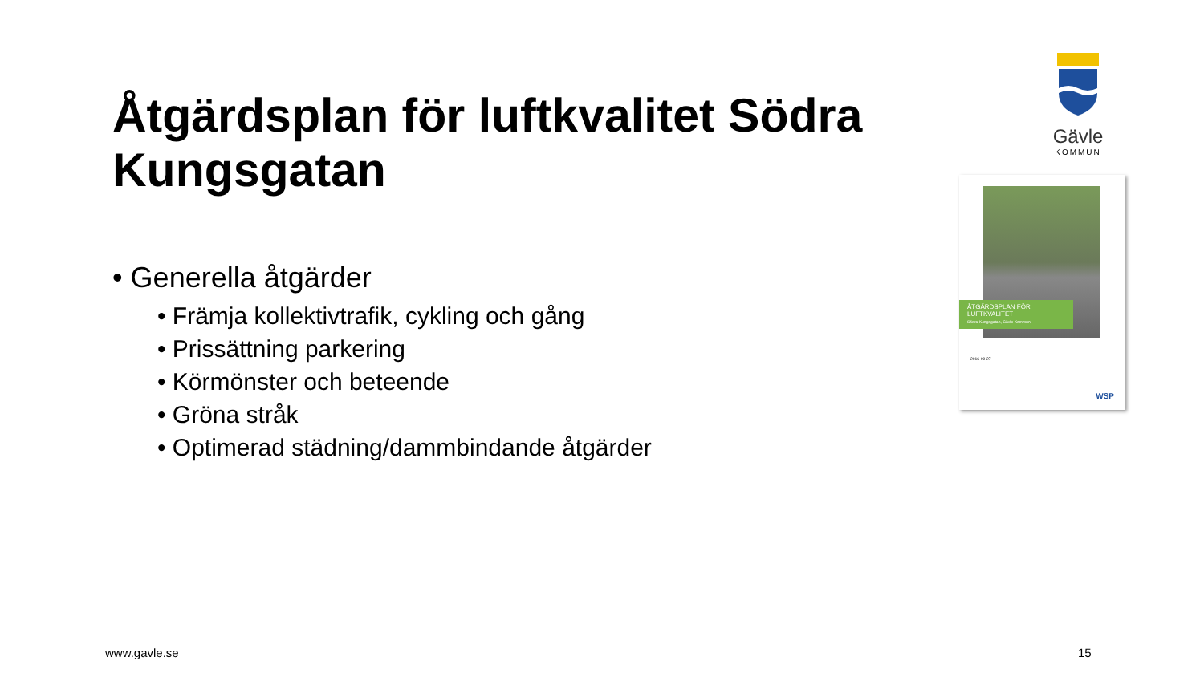Åtgärdsplan för luftkvalitet Södra Kungsgatan
• Generella åtgärder
• Främja kollektivtrafik, cykling och gång
• Prissättning parkering
• Körmönster och beteende
• Gröna stråk
• Optimerad städning/dammbindande åtgärder
Gävle
KOMMUN
ÅTGÄRDSPLAN FÖR
LUFTKVALITET
Södra Kungsgatan, Gävle Kommun
2016-09-27
WSP
www.gavle.se 15